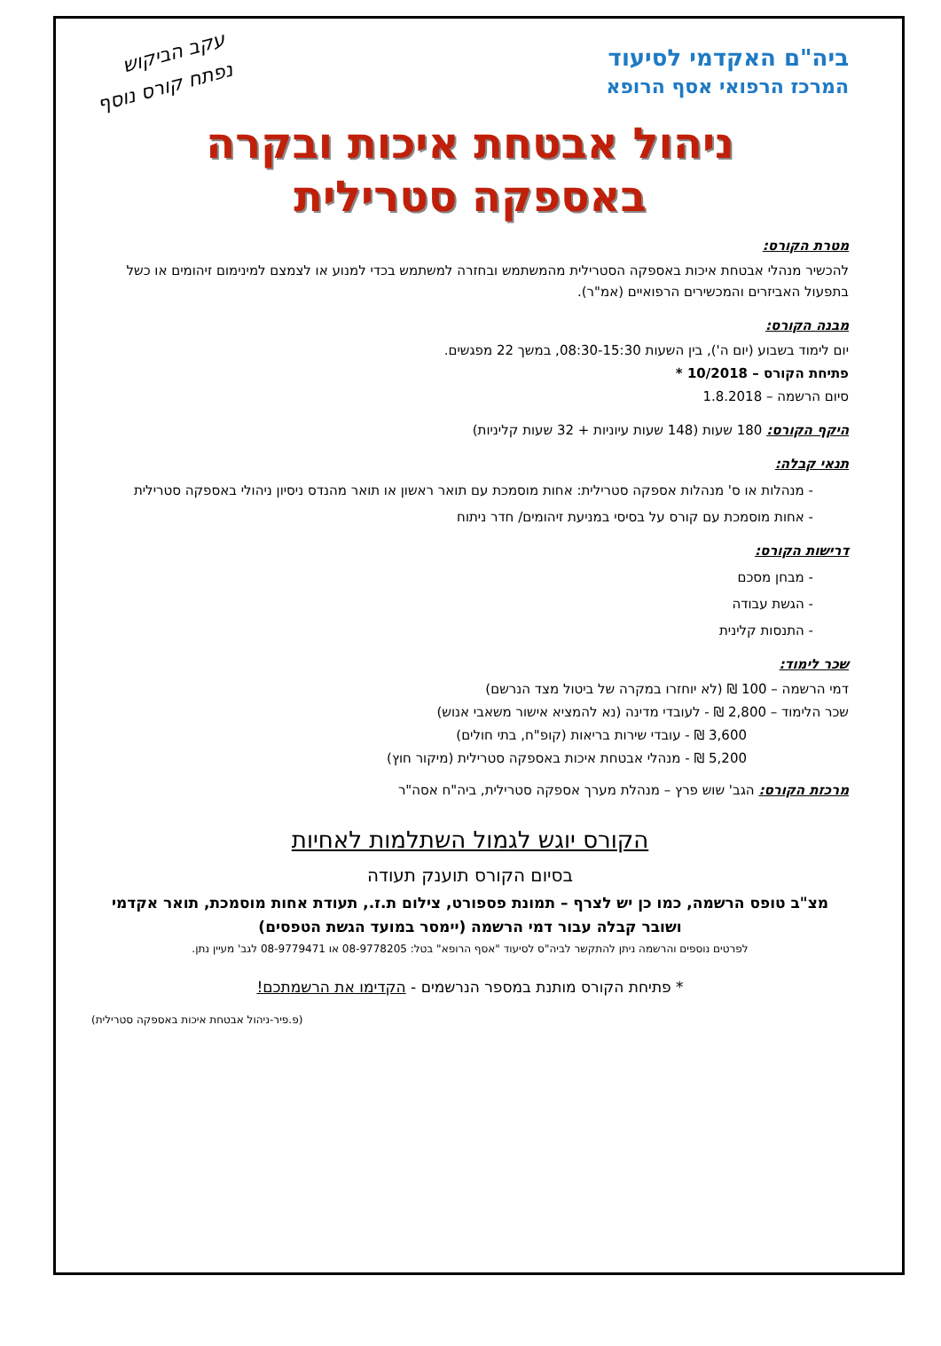ביה"ם האקדמי לסיעוד
המרכז הרפואי אסף הרופא
עקב הביקוש
נפתח קורס נוסף
ניהול אבטחת איכות ובקרה
באספקה סטרילית
מטרת הקורס:
להכשיר מנהלי אבטחת איכות באספקה הסטרילית מהמשתמש ובחזרה למשתמש בכדי למנוע או לצמצם למינימום זיהומים או כשל בתפעול האביזרים והמכשירים הרפואיים (אמ"ר).
מבנה הקורס:
יום לימוד בשבוע (יום ה'), בין השעות 08:30-15:30, במשך 22 מפגשים.
פתיחת הקורס – 10/2018 *
סיום הרשמה – 1.8.2018
היקף הקורס: 180 שעות (148 שעות עיוניות + 32 שעות קליניות)
תנאי קבלה:
- מנהלות או ס' מנהלות אספקה סטרילית: אחות מוסמכת עם תואר ראשון או תואר מהנדס ניסיון ניהולי באספקה סטרילית
- אחות מוסמכת עם קורס על בסיסי במניעת זיהומים/ חדר ניתוח
דרישות הקורס:
- מבחן מסכם
- הגשת עבודה
- התנסות קלינית
שכר לימוד:
דמי הרשמה – 100 ₪ (לא יוחזרו במקרה של ביטול מצד הנרשם)
שכר הלימוד – 2,800 ₪ - לעובדי מדינה (נא להמציא אישור משאבי אנוש)
3,600 ₪ - עובדי שירות בריאות (קופ"ח, בתי חולים)
5,200 ₪ - מנהלי אבטחת איכות באספקה סטרילית (מיקור חוץ)
מרכזת הקורס: הגב' שוש פרץ – מנהלת מערך אספקה סטרילית, ביה"ח אסה"ר
הקורס יוגש לגמול השתלמות לאחיות
בסיום הקורס תוענק תעודה
מצ"ב טופס הרשמה, כמו כן יש לצרף – תמונת פספורט, צילום ת.ז., תעודת אחות מוסמכת, תואר אקדמי ושובר קבלה עבור דמי הרשמה (יימסר במועד הגשת הטפסים)
לפרטים נוספים והרשמה ניתן להתקשר לביה"ס לסיעוד "אסף הרופא" בטל: 08-9778205 או 08-9779471 לגב' מעיין נתן.
* פתיחת הקורס מותנת במספר הנרשמים - הקדימו את הרשמתכם!
(פ.פיר-ניהול אבטחת איכות באספקה סטרילית)